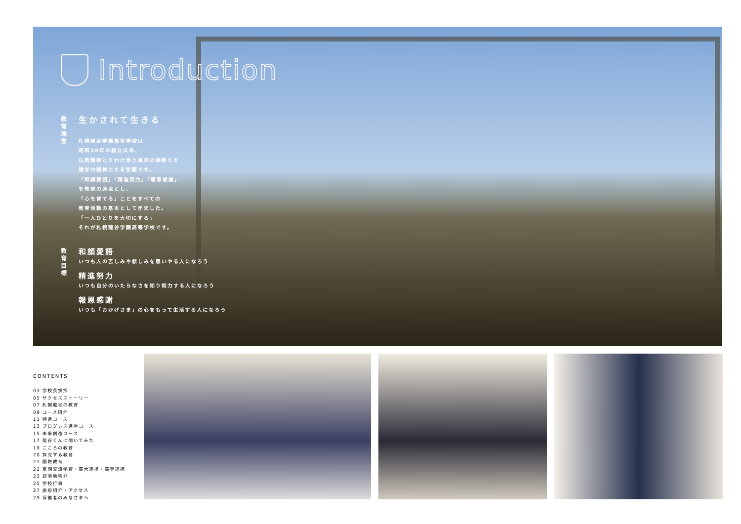Introduction
教育理念
生かされて生きる
札幌龍谷学園高等学校は
昭和38年の創立以来、
仏教精神とりわけ浄土真宗の御教えを
建学の精神とする学園です。
「和顔愛語」「精進努力」「報恩感謝」
を教育の原点とし、
「心を育てる」ことをすべての
教育活動の基本としてきました。
「一人ひとりを大切にする」
それが札幌龍谷学園高等学校です。
教育目標
和顔愛語
いつも人の苦しみや悲しみを思いやる人になろう
精進努力
いつも自分のいたらなさを知り努力する人になろう
報恩感謝
いつも「おかげさま」の心をもって生活する人になろう
CONTENTS
03 学校長挨拶
05 サクセスストーリー
07 札幌龍谷の教育
09 コース紹介
11 特進コース
13 プログレス進学コース
15 未来創造コース
17 龍谷くんに聞いてみた
19 こころの教育
20 探究する教育
21 国際教育
22 夏期交流学習・高大連携・高専連携
23 部活動紹介
25 学校行事
27 施設紹介・アクセス
29 保護者のみなさまへ